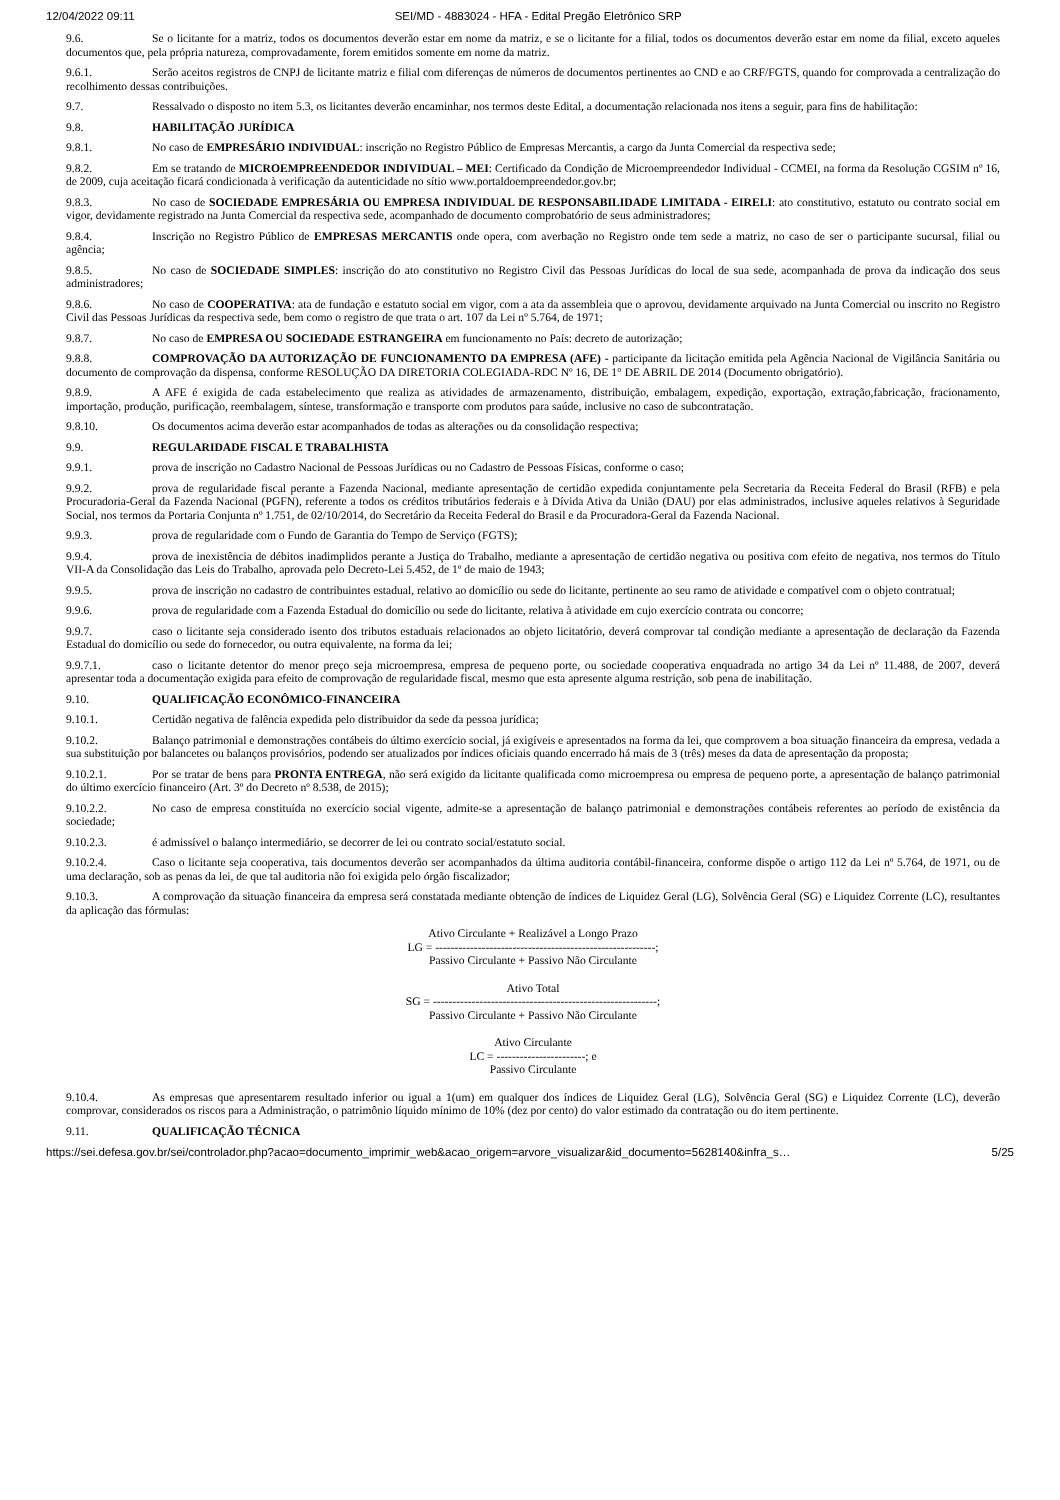12/04/2022 09:11 SEI/MD - 4883024 - HFA - Edital Pregão Eletrônico SRP
9.6. Se o licitante for a matriz, todos os documentos deverão estar em nome da matriz, e se o licitante for a filial, todos os documentos deverão estar em nome da filial, exceto aqueles documentos que, pela própria natureza, comprovadamente, forem emitidos somente em nome da matriz.
9.6.1. Serão aceitos registros de CNPJ de licitante matriz e filial com diferenças de números de documentos pertinentes ao CND e ao CRF/FGTS, quando for comprovada a centralização do recolhimento dessas contribuições.
9.7. Ressalvado o disposto no item 5.3, os licitantes deverão encaminhar, nos termos deste Edital, a documentação relacionada nos itens a seguir, para fins de habilitação:
9.8. HABILITAÇÃO JURÍDICA
9.8.1. No caso de EMPRESÁRIO INDIVIDUAL: inscrição no Registro Público de Empresas Mercantis, a cargo da Junta Comercial da respectiva sede;
9.8.2. Em se tratando de MICROEMPREENDEDOR INDIVIDUAL – MEI: Certificado da Condição de Microempreendedor Individual - CCMEI, na forma da Resolução CGSIM nº 16, de 2009, cuja aceitação ficará condicionada à verificação da autenticidade no sítio www.portaldoempreendedor.gov.br;
9.8.3. No caso de SOCIEDADE EMPRESÁRIA OU EMPRESA INDIVIDUAL DE RESPONSABILIDADE LIMITADA - EIRELI: ato constitutivo, estatuto ou contrato social em vigor, devidamente registrado na Junta Comercial da respectiva sede, acompanhado de documento comprobatório de seus administradores;
9.8.4. Inscrição no Registro Público de EMPRESAS MERCANTIS onde opera, com averbação no Registro onde tem sede a matriz, no caso de ser o participante sucursal, filial ou agência;
9.8.5. No caso de SOCIEDADE SIMPLES: inscrição do ato constitutivo no Registro Civil das Pessoas Jurídicas do local de sua sede, acompanhada de prova da indicação dos seus administradores;
9.8.6. No caso de COOPERATIVA: ata de fundação e estatuto social em vigor, com a ata da assembleia que o aprovou, devidamente arquivado na Junta Comercial ou inscrito no Registro Civil das Pessoas Jurídicas da respectiva sede, bem como o registro de que trata o art. 107 da Lei nº 5.764, de 1971;
9.8.7. No caso de EMPRESA OU SOCIEDADE ESTRANGEIRA em funcionamento no País: decreto de autorização;
9.8.8. COMPROVAÇÃO DA AUTORIZAÇÃO DE FUNCIONAMENTO DA EMPRESA (AFE) - participante da licitação emitida pela Agência Nacional de Vigilância Sanitária ou documento de comprovação da dispensa, conforme RESOLUÇÃO DA DIRETORIA COLEGIADA-RDC Nº 16, DE 1° DE ABRIL DE 2014 (Documento obrigatório).
9.8.9. A AFE é exigida de cada estabelecimento que realiza as atividades de armazenamento, distribuição, embalagem, expedição, exportação, extração,fabricação, fracionamento, importação, produção, purificação, reembalagem, síntese, transformação e transporte com produtos para saúde, inclusive no caso de subcontratação.
9.8.10. Os documentos acima deverão estar acompanhados de todas as alterações ou da consolidação respectiva;
9.9. REGULARIDADE FISCAL E TRABALHISTA
9.9.1. prova de inscrição no Cadastro Nacional de Pessoas Jurídicas ou no Cadastro de Pessoas Físicas, conforme o caso;
9.9.2. prova de regularidade fiscal perante a Fazenda Nacional, mediante apresentação de certidão expedida conjuntamente pela Secretaria da Receita Federal do Brasil (RFB) e pela Procuradoria-Geral da Fazenda Nacional (PGFN), referente a todos os créditos tributários federais e à Dívida Ativa da União (DAU) por elas administrados, inclusive aqueles relativos à Seguridade Social, nos termos da Portaria Conjunta nº 1.751, de 02/10/2014, do Secretário da Receita Federal do Brasil e da Procuradora-Geral da Fazenda Nacional.
9.9.3. prova de regularidade com o Fundo de Garantia do Tempo de Serviço (FGTS);
9.9.4. prova de inexistência de débitos inadimplidos perante a Justiça do Trabalho, mediante a apresentação de certidão negativa ou positiva com efeito de negativa, nos termos do Título VII-A da Consolidação das Leis do Trabalho, aprovada pelo Decreto-Lei 5.452, de 1º de maio de 1943;
9.9.5. prova de inscrição no cadastro de contribuintes estadual, relativo ao domicílio ou sede do licitante, pertinente ao seu ramo de atividade e compatível com o objeto contratual;
9.9.6. prova de regularidade com a Fazenda Estadual do domicílio ou sede do licitante, relativa à atividade em cujo exercício contrata ou concorre;
9.9.7. caso o licitante seja considerado isento dos tributos estaduais relacionados ao objeto licitatório, deverá comprovar tal condição mediante a apresentação de declaração da Fazenda Estadual do domicílio ou sede do fornecedor, ou outra equivalente, na forma da lei;
9.9.7.1. caso o licitante detentor do menor preço seja microempresa, empresa de pequeno porte, ou sociedade cooperativa enquadrada no artigo 34 da Lei nº 11.488, de 2007, deverá apresentar toda a documentação exigida para efeito de comprovação de regularidade fiscal, mesmo que esta apresente alguma restrição, sob pena de inabilitação.
9.10. QUALIFICAÇÃO ECONÔMICO-FINANCEIRA
9.10.1. Certidão negativa de falência expedida pelo distribuidor da sede da pessoa jurídica;
9.10.2. Balanço patrimonial e demonstrações contábeis do último exercício social, já exigíveis e apresentados na forma da lei, que comprovem a boa situação financeira da empresa, vedada a sua substituição por balancetes ou balanços provisórios, podendo ser atualizados por índices oficiais quando encerrado há mais de 3 (três) meses da data de apresentação da proposta;
9.10.2.1. Por se tratar de bens para PRONTA ENTREGA, não será exigido da licitante qualificada como microempresa ou empresa de pequeno porte, a apresentação de balanço patrimonial do último exercício financeiro (Art. 3º do Decreto nº 8.538, de 2015);
9.10.2.2. No caso de empresa constituída no exercício social vigente, admite-se a apresentação de balanço patrimonial e demonstrações contábeis referentes ao período de existência da sociedade;
9.10.2.3. é admissível o balanço intermediário, se decorrer de lei ou contrato social/estatuto social.
9.10.2.4. Caso o licitante seja cooperativa, tais documentos deverão ser acompanhados da última auditoria contábil-financeira, conforme dispõe o artigo 112 da Lei nº 5.764, de 1971, ou de uma declaração, sob as penas da lei, de que tal auditoria não foi exigida pelo órgão fiscalizador;
9.10.3. A comprovação da situação financeira da empresa será constatada mediante obtenção de índices de Liquidez Geral (LG), Solvência Geral (SG) e Liquidez Corrente (LC), resultantes da aplicação das fórmulas:
Ativo Circulante + Realizável a Longo Prazo
LG = ---------------------------------------------------------;
Passivo Circulante + Passivo Não Circulante
Ativo Total
SG = ----------------------------------------------------------;
Passivo Circulante + Passivo Não Circulante
Ativo Circulante
LC = -----------------------; e
Passivo Circulante
9.10.4. As empresas que apresentarem resultado inferior ou igual a 1(um) em qualquer dos índices de Liquidez Geral (LG), Solvência Geral (SG) e Liquidez Corrente (LC), deverão comprovar, considerados os riscos para a Administração, o patrimônio líquido mínimo de 10% (dez por cento) do valor estimado da contratação ou do item pertinente.
9.11. QUALIFICAÇÃO TÉCNICA
https://sei.defesa.gov.br/sei/controlador.php?acao=documento_imprimir_web&acao_origem=arvore_visualizar&id_documento=5628140&infra_s… 5/25